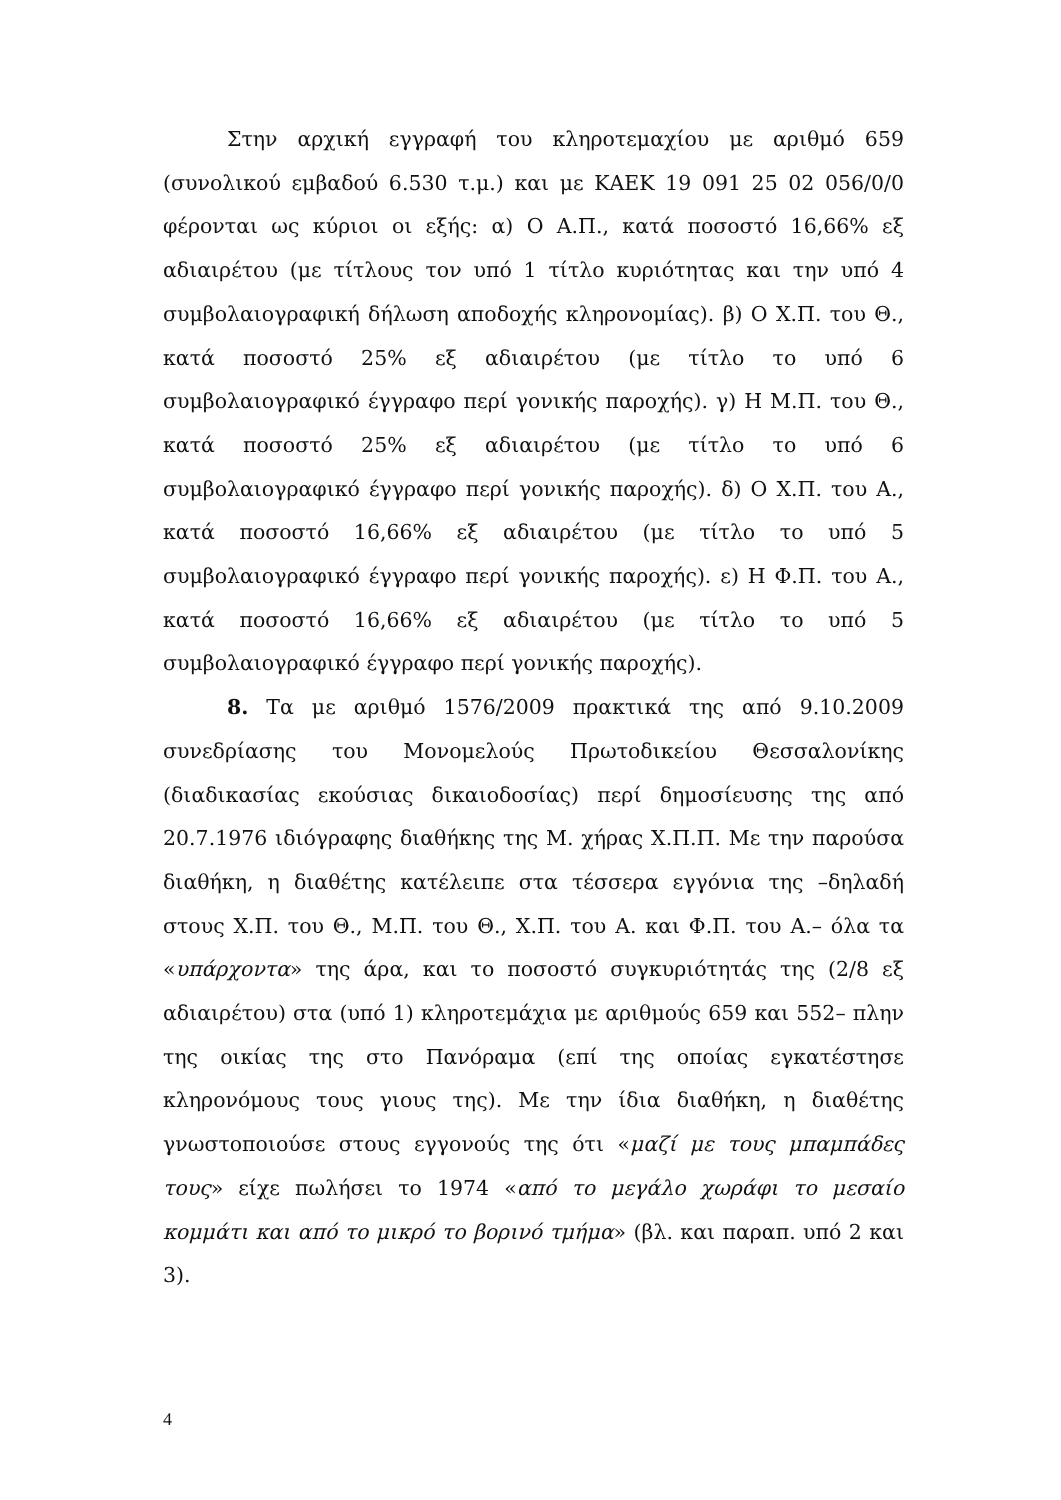Στην αρχική εγγραφή του κληροτεμαχίου με αριθμό 659 (συνολικού εμβαδού 6.530 τ.μ.) και με ΚΑΕΚ 19 091 25 02 056/0/0 φέρονται ως κύριοι οι εξής: α) Ο Α.Π., κατά ποσοστό 16,66% εξ αδιαιρέτου (με τίτλους τον υπό 1 τίτλο κυριότητας και την υπό 4 συμβολαιογραφική δήλωση αποδοχής κληρονομίας). β) Ο Χ.Π. του Θ., κατά ποσοστό 25% εξ αδιαιρέτου (με τίτλο το υπό 6 συμβολαιογραφικό έγγραφο περί γονικής παροχής). γ) Η Μ.Π. του Θ., κατά ποσοστό 25% εξ αδιαιρέτου (με τίτλο το υπό 6 συμβολαιογραφικό έγγραφο περί γονικής παροχής). δ) Ο Χ.Π. του Α., κατά ποσοστό 16,66% εξ αδιαιρέτου (με τίτλο το υπό 5 συμβολαιογραφικό έγγραφο περί γονικής παροχής). ε) Η Φ.Π. του Α., κατά ποσοστό 16,66% εξ αδιαιρέτου (με τίτλο το υπό 5 συμβολαιογραφικό έγγραφο περί γονικής παροχής).
8. Τα με αριθμό 1576/2009 πρακτικά της από 9.10.2009 συνεδρίασης του Μονομελούς Πρωτοδικείου Θεσσαλονίκης (διαδικασίας εκούσιας δικαιοδοσίας) περί δημοσίευσης της από 20.7.1976 ιδιόγραφης διαθήκης της Μ. χήρας Χ.Π.Π. Με την παρούσα διαθήκη, η διαθέτης κατέλειπε στα τέσσερα εγγόνια της –δηλαδή στους Χ.Π. του Θ., Μ.Π. του Θ., Χ.Π. του Α. και Φ.Π. του Α.– όλα τα «υπάρχοντα» της άρα, και το ποσοστό συγκυριότητάς της (2/8 εξ αδιαιρέτου) στα (υπό 1) κληροτεμάχια με αριθμούς 659 και 552– πλην της οικίας της στο Πανόραμα (επί της οποίας εγκατέστησε κληρονόμους τους γιους της). Με την ίδια διαθήκη, η διαθέτης γνωστοποιούσε στους εγγονούς της ότι «μαζί με τους μπαμπάδες τους» είχε πωλήσει το 1974 «από το μεγάλο χωράφι το μεσαίο κομμάτι και από το μικρό το βορινό τμήμα» (βλ. και παραπ. υπό 2 και 3).
4